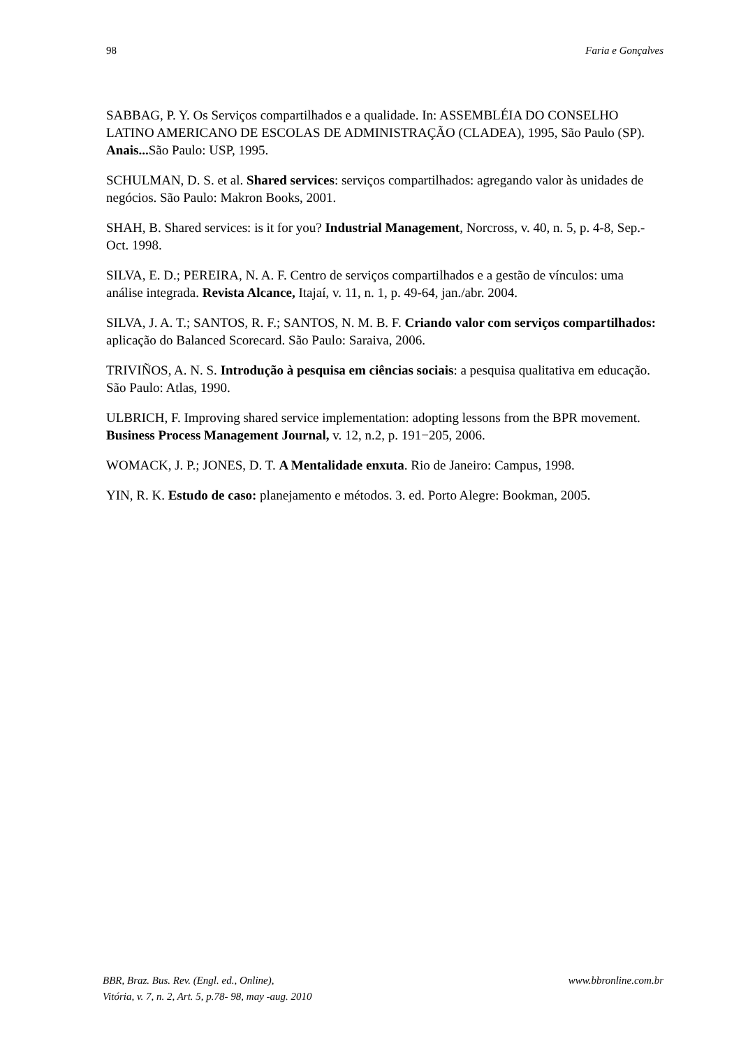98 Faria e Gonçalves
SABBAG, P. Y. Os Serviços compartilhados e a qualidade. In: ASSEMBLÉIA DO CONSELHO LATINO AMERICANO DE ESCOLAS DE ADMINISTRAÇÃO (CLADEA), 1995, São Paulo (SP). Anais... São Paulo: USP, 1995.
SCHULMAN, D. S. et al. Shared services: serviços compartilhados: agregando valor às unidades de negócios. São Paulo: Makron Books, 2001.
SHAH, B. Shared services: is it for you? Industrial Management, Norcross, v. 40, n. 5, p. 4-8, Sep.-Oct. 1998.
SILVA, E. D.; PEREIRA, N. A. F. Centro de serviços compartilhados e a gestão de vínculos: uma análise integrada. Revista Alcance, Itajaí, v. 11, n. 1, p. 49-64, jan./abr. 2004.
SILVA, J. A. T.; SANTOS, R. F.; SANTOS, N. M. B. F. Criando valor com serviços compartilhados: aplicação do Balanced Scorecard. São Paulo: Saraiva, 2006.
TRIVIÑOS, A. N. S. Introdução à pesquisa em ciências sociais: a pesquisa qualitativa em educação. São Paulo: Atlas, 1990.
ULBRICH, F. Improving shared service implementation: adopting lessons from the BPR movement. Business Process Management Journal, v. 12, n.2, p. 191−205, 2006.
WOMACK, J. P.; JONES, D. T. A Mentalidade enxuta. Rio de Janeiro: Campus, 1998.
YIN, R. K. Estudo de caso: planejamento e métodos. 3. ed. Porto Alegre: Bookman, 2005.
BBR, Braz. Bus. Rev. (Engl. ed., Online),
Vitória, v. 7, n. 2, Art. 5, p.78- 98, may -aug. 2010 www.bbronline.com.br